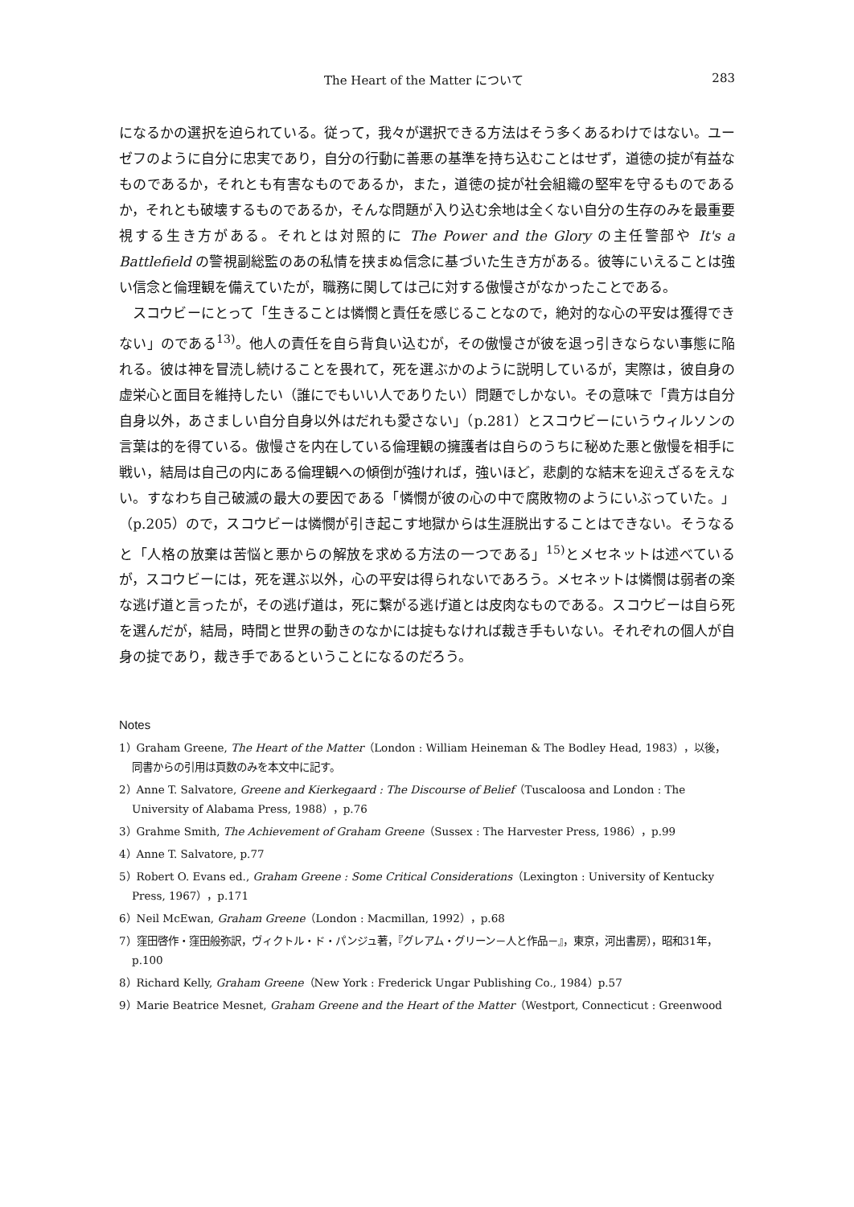The Heart of the Matter について 283
になるかの選択を迫られている。従って，我々が選択できる方法はそう多くあるわけではない。ユーゼフのように自分に忠実であり，自分の行動に善悪の基準を持ち込むことはせず，道徳の掟が有益なものであるか，それとも有害なものであるか，また，道徳の掟が社会組織の堅牢を守るものであるか，それとも破壊するものであるか，そんな問題が入り込む余地は全くない自分の生存のみを最重要視する生き方がある。それとは対照的に The Power and the Glory の主任警部や It's a Battlefield の警視副総監のあの私情を挟まぬ信念に基づいた生き方がある。彼等にいえることは強い信念と倫理観を備えていたが，職務に関しては己に対する傲慢さがなかったことである。
スコウビーにとって「生きることは憐憫と責任を感じることなので，絶対的な心の平安は獲得できない」のである<sup>13)</sup>。他人の責任を自ら背負い込むが，その傲慢さが彼を退っ引きならない事態に陥れる。彼は神を冒涜し続けることを畏れて，死を選ぶかのように説明しているが，実際は，彼自身の虚栄心と面目を維持したい（誰にでもいい人でありたい）問題でしかない。その意味で「貴方は自分自身以外，あさましい自分自身以外はだれも愛さない」（p.281）とスコウビーにいうウィルソンの言葉は的を得ている。傲慢さを内在している倫理観の擁護者は自らのうちに秘めた悪と傲慢を相手に戦い，結局は自己の内にある倫理観への傾倒が強ければ，強いほど，悲劇的な結末を迎えざるをえない。すなわち自己破滅の最大の要因である「憐憫が彼の心の中で腐敗物のようにいぶっていた。」（p.205）ので，スコウビーは憐憫が引き起こす地獄からは生涯脱出することはできない。そうなると「人格の放棄は苦悩と悪からの解放を求める方法の一つである」<sup>15)</sup>とメセネットは述べているが，スコウビーには，死を選ぶ以外，心の平安は得られないであろう。メセネットは憐憫は弱者の楽な逃げ道と言ったが，その逃げ道は，死に繋がる逃げ道とは皮肉なものである。スコウビーは自ら死を選んだが，結局，時間と世界の動きのなかには掟もなければ裁き手もいない。それぞれの個人が自身の掟であり，裁き手であるということになるのだろう。
Notes
1）Graham Greene, The Heart of the Matter（London : William Heineman & The Bodley Head, 1983），以後，同書からの引用は頁数のみを本文中に記す。
2）Anne T. Salvatore, Greene and Kierkegaard : The Discourse of Belief（Tuscaloosa and London : The University of Alabama Press, 1988），p.76
3）Grahme Smith, The Achievement of Graham Greene（Sussex : The Harvester Press, 1986），p.99
4）Anne T. Salvatore, p.77
5）Robert O. Evans ed., Graham Greene : Some Critical Considerations（Lexington : University of Kentucky Press, 1967），p.171
6）Neil McEwan, Graham Greene（London : Macmillan, 1992），p.68
7）窪田啓作・窪田般弥訳，ヴィクトル・ド・パンジュ著，『グレアム・グリーン－人と作品－』，東京，河出書房），昭和31年，p.100
8）Richard Kelly, Graham Greene（New York : Frederick Ungar Publishing Co., 1984）p.57
9）Marie Beatrice Mesnet, Graham Greene and the Heart of the Matter（Westport, Connecticut : Greenwood